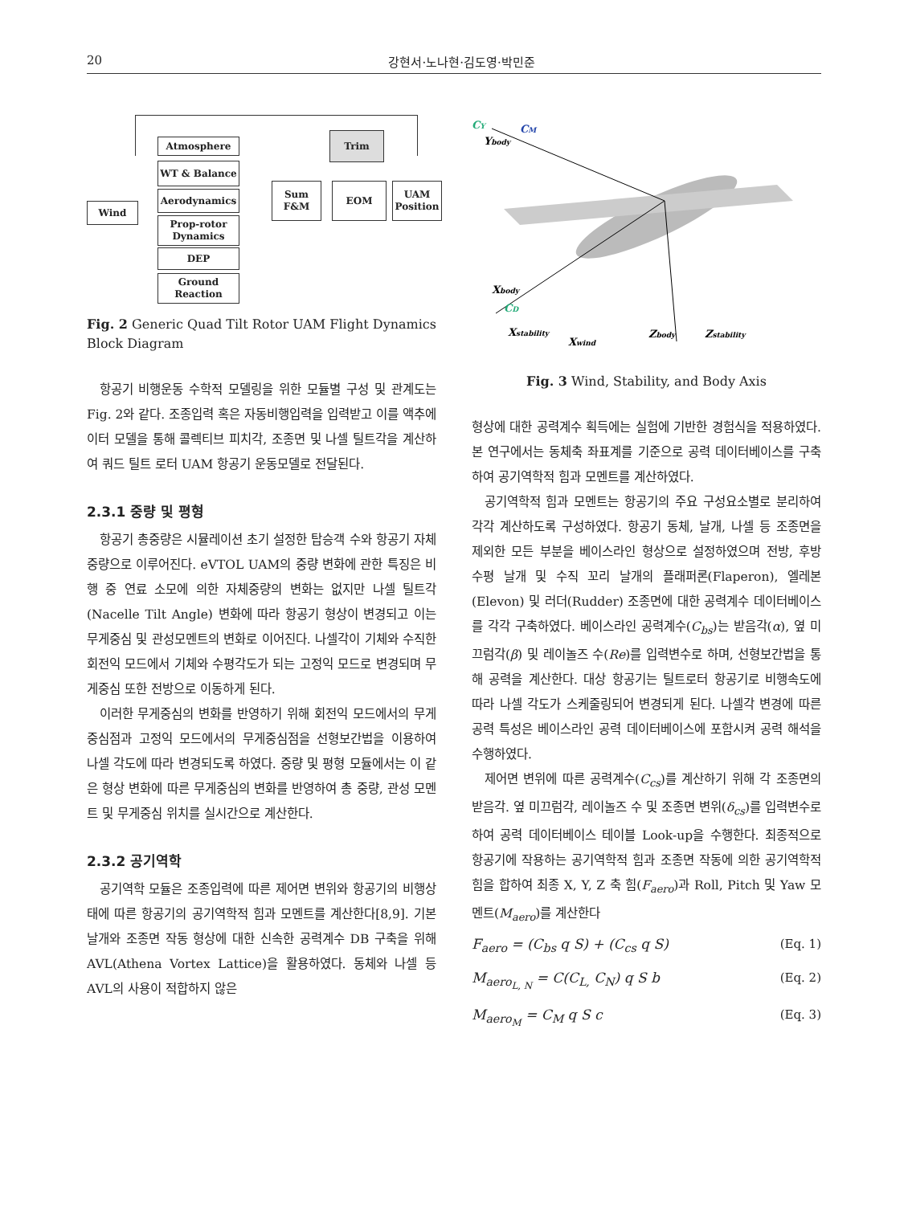20 강현서·노나현·김도영·박민준
Wind
Atmosphere
WT & Balance
Aerodynamics
Prop-rotor Dynamics
DEP
Ground Reaction
Sum F&M EOM
Trim
UAM Position
Fig. 2 Generic Quad Tilt Rotor UAM Flight Dynamics Block Diagram
항공기 비행운동 수학적 모델링을 위한 모듈별 구성 및 관계도는 Fig. 2와 같다. 조종입력 혹은 자동비행입력을 입력받고 이를 액추에이터 모델을 통해 콜렉티브 피치각, 조종면 및 나셀 틸트각을 계산하여 쿼드 틸트 로터 UAM 항공기 운동모델로 전달된다.
2.3.1 중량 및 평형
항공기 총중량은 시뮬레이션 초기 설정한 탑승객 수와 항공기 자체중량으로 이루어진다. eVTOL UAM의 중량 변화에 관한 특징은 비행 중 연료 소모에 의한 자체중량의 변화는 없지만 나셀 틸트각(Nacelle Tilt Angle) 변화에 따라 항공기 형상이 변경되고 이는 무게중심 및 관성모멘트의 변화로 이어진다. 나셀각이 기체와 수직한 회전익 모드에서 기체와 수평각도가 되는 고정익 모드로 변경되며 무게중심 또한 전방으로 이동하게 된다.
이러한 무게중심의 변화를 반영하기 위해 회전익 모드에서의 무게중심점과 고정익 모드에서의 무게중심점을 선형보간법을 이용하여 나셀 각도에 따라 변경되도록 하였다. 중량 및 평형 모듈에서는 이 같은 형상 변화에 따른 무게중심의 변화를 반영하여 총 중량, 관성 모멘트 및 무게중심 위치를 실시간으로 계산한다.
2.3.2 공기역학
공기역학 모듈은 조종입력에 따른 제어면 변위와 항공기의 비행상태에 따른 항공기의 공기역학적 힘과 모멘트를 계산한다[8,9]. 기본 날개와 조종면 작동 형상에 대한 신속한 공력계수 DB 구축을 위해 AVL(Athena Vortex Lattice)을 활용하였다. 동체와 나셀 등 AVL의 사용이 적합하지 않은
CY
CM
Ybody
Xbody
CD
Xstability
Xwind
Zbody
Zstability
Fig. 3 Wind, Stability, and Body Axis
형상에 대한 공력계수 획득에는 실험에 기반한 경험식을 적용하였다. 본 연구에서는 동체축 좌표계를 기준으로 공력 데이터베이스를 구축하여 공기역학적 힘과 모멘트를 계산하였다.
공기역학적 힘과 모멘트는 항공기의 주요 구성요소별로 분리하여 각각 계산하도록 구성하였다. 항공기 동체, 날개, 나셀 등 조종면을 제외한 모든 부분을 베이스라인 형상으로 설정하였으며 전방, 후방 수평 날개 및 수직 꼬리 날개의 플래퍼론(Flaperon), 엘레본(Elevon) 및 러더(Rudder) 조종면에 대한 공력계수 데이터베이스를 각각 구축하였다. 베이스라인 공력계수(C<sub>bs</sub>)는 받음각(α), 옆 미끄럼각(β) 및 레이놀즈 수(Re)를 입력변수로 하며, 선형보간법을 통해 공력을 계산한다. 대상 항공기는 틸트로터 항공기로 비행속도에 따라 나셀 각도가 스케줄링되어 변경되게 된다. 나셀각 변경에 따른 공력 특성은 베이스라인 공력 데이터베이스에 포함시켜 공력 해석을 수행하였다.
제어면 변위에 따른 공력계수(C<sub>cs</sub>)를 계산하기 위해 각 조종면의 받음각. 옆 미끄럼각, 레이놀즈 수 및 조종면 변위(δ<sub>cs</sub>)를 입력변수로 하여 공력 데이터베이스 테이블 Look-up을 수행한다. 최종적으로 항공기에 작용하는 공기역학적 힘과 조종면 작동에 의한 공기역학적 힘을 합하여 최종 X, Y, Z 축 힘(F<sub>aero</sub>)과 Roll, Pitch 및 Yaw 모멘트(M<sub>aero</sub>)를 계산한다
F<sub>aero</sub> = (C<sub>bs</sub> q S) + (C<sub>cs</sub> q S) (Eq. 1)
M<sub>aero<sub>L, N</sub></sub> = C(C<sub>L,</sub> C<sub>N</sub>) q S b (Eq. 2)
M<sub>aero<sub>M</sub></sub> = C<sub>M</sub> q S c (Eq. 3)